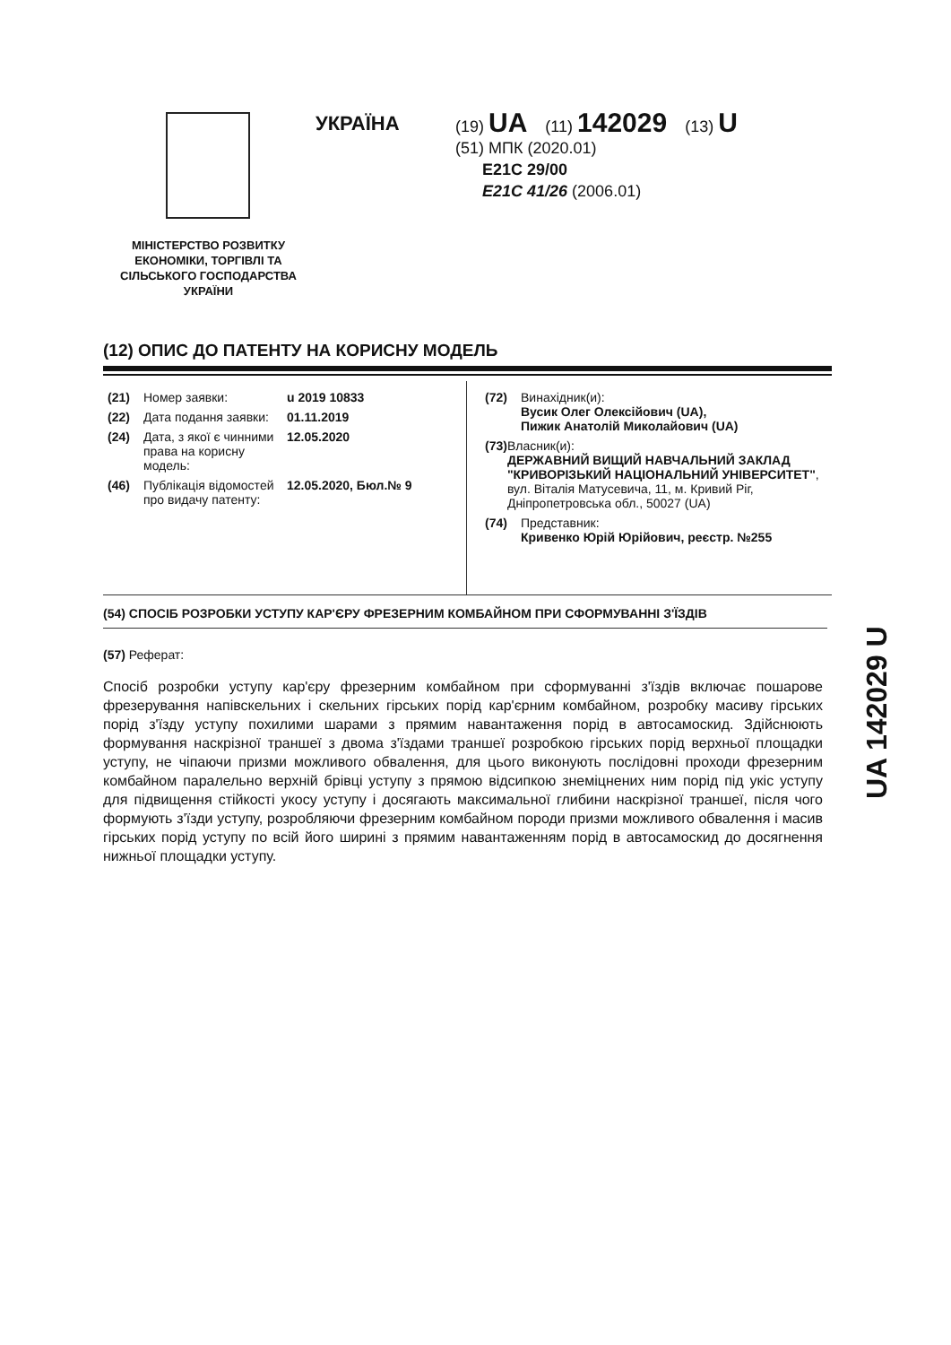МІНІСТЕРСТВО РОЗВИТКУ ЕКОНОМІКИ, ТОРГІВЛІ ТА СІЛЬСЬКОГО ГОСПОДАРСТВА УКРАЇНИ
УКРАЇНА
(19) UA (11) 142029 (13) U
(51) МПК (2020.01)
E21C 29/00
E21C 41/26 (2006.01)
(12) ОПИС ДО ПАТЕНТУ НА КОРИСНУ МОДЕЛЬ
(21) Номер заявки: u 2019 10833
(22) Дата подання заявки: 01.11.2019
(24) Дата, з якої є чинними права на корисну модель: 12.05.2020
(46) Публікація відомостей про видачу патенту: 12.05.2020, Бюл.№ 9
(72) Винахідник(и):
Вусик Олег Олексійович (UA),
Пижик Анатолій Миколайович (UA)
(73) Власник(и):
ДЕРЖАВНИЙ ВИЩИЙ НАВЧАЛЬНИЙ ЗАКЛАД "КРИВОРІЗЬКИЙ НАЦІОНАЛЬНИЙ УНІВЕРСИТЕТ",
вул. Віталія Матусевича, 11, м. Кривий Ріг, Дніпропетровська обл., 50027 (UA)
(74) Представник:
Кривенко Юрій Юрійович, реєстр. №255
(54) СПОСІБ РОЗРОБКИ УСТУПУ КАР'ЄРУ ФРЕЗЕРНИМ КОМБАЙНОМ ПРИ СФОРМУВАННІ З'ЇЗДІВ
(57) Реферат:
Спосіб розробки уступу кар'єру фрезерним комбайном при сформуванні з'їздів включає пошарове фрезерування напівскельних і скельних гірських порід кар'єрним комбайном, розробку масиву гірських порід з'їзду уступу похилими шарами з прямим навантаження порід в автосамоскид. Здійснюють формування наскрізної траншеї з двома з'їздами траншеї розробкою гірських порід верхньої площадки уступу, не чіпаючи призми можливого обвалення, для цього виконують послідовні проходи фрезерним комбайном паралельно верхній брівці уступу з прямою відсипкою знеміцнених ним порід під укіс уступу для підвищення стійкості укосу уступу і досягають максимальної глибини наскрізної траншеї, після чого формують з'їзди уступу, розробляючи фрезерним комбайном породи призми можливого обвалення і масив гірських порід уступу по всій його ширині з прямим навантаженням порід в автосамоскид до досягнення нижньої площадки уступу.
UA 142029 U